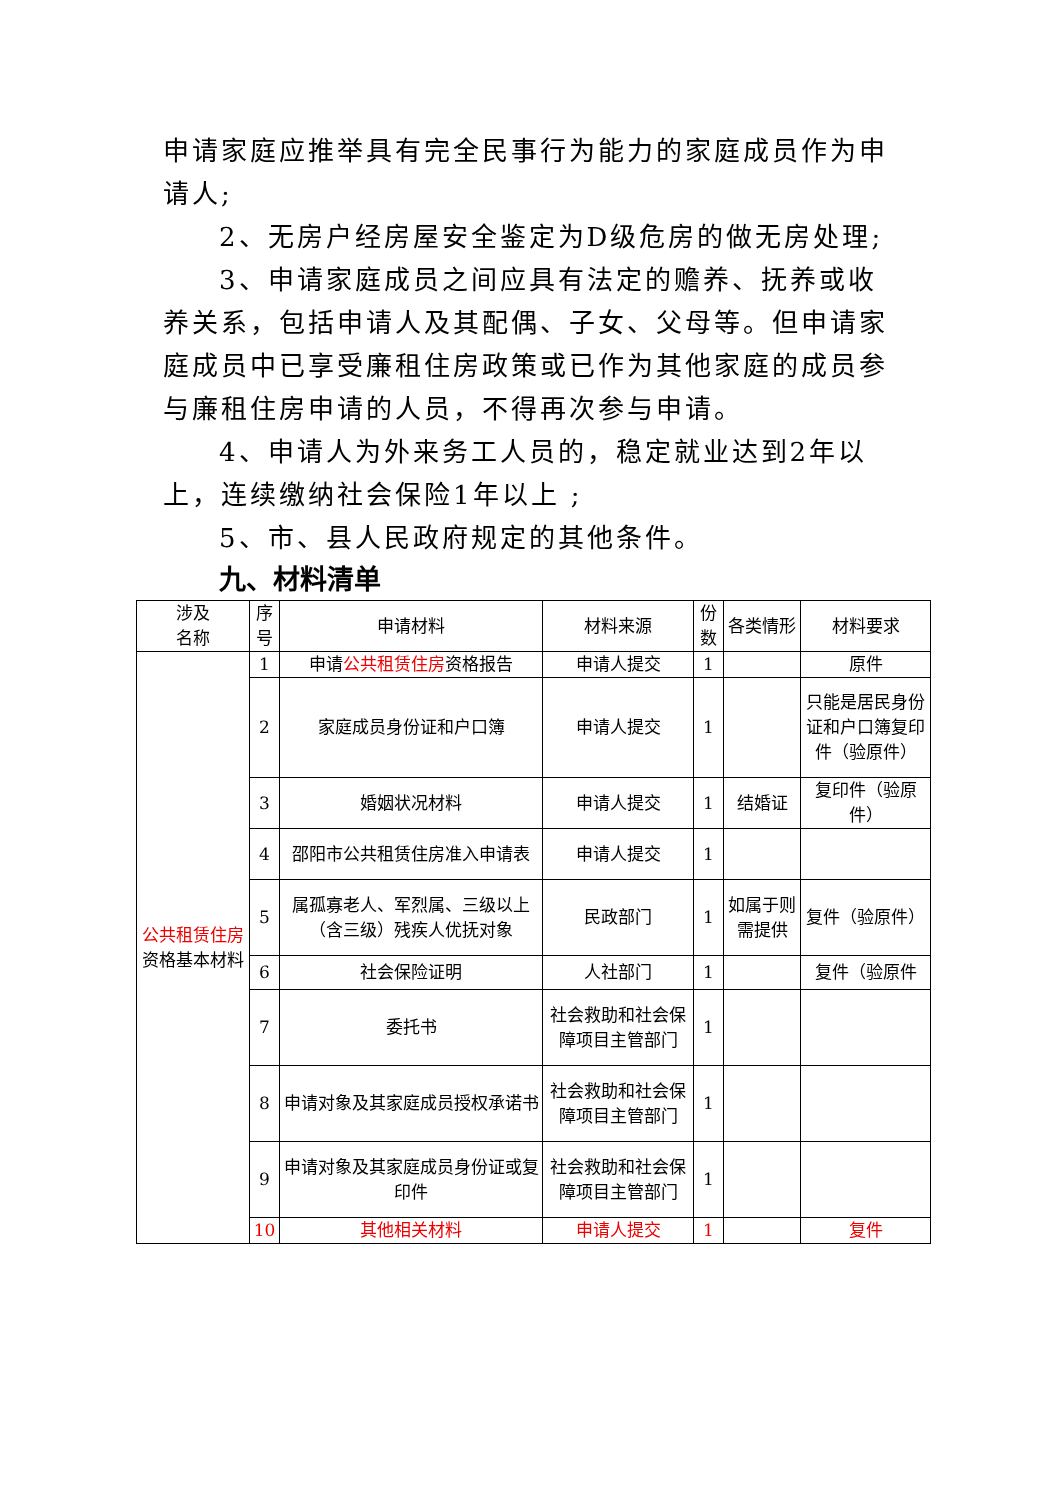申请家庭应推举具有完全民事行为能力的家庭成员作为申请人;
2、无房户经房屋安全鉴定为D级危房的做无房处理;
3、申请家庭成员之间应具有法定的赡养、抚养或收养关系，包括申请人及其配偶、子女、父母等。但申请家庭成员中已享受廉租住房政策或已作为其他家庭的成员参与廉租住房申请的人员，不得再次参与申请。
4、申请人为外来务工人员的，稳定就业达到2年以上，连续缴纳社会保险1年以上 ;
5、市、县人民政府规定的其他条件。
九、材料清单
| 涉及 名称 | 序号 | 申请材料 | 材料来源 | 份数 | 各类情形 | 材料要求 |
| --- | --- | --- | --- | --- | --- | --- |
| 公共租赁住房 资格基本材料 | 1 | 申请 公共租赁住房 资格报告 | 申请人提交 | 1 | | 原件 |
| | 2 | 家庭成员身份证和户口簿 | 申请人提交 | 1 | | 只能是居民身份证和户口簿复印件（验原件） |
| | 3 | 婚姻状况材料 | 申请人提交 | 1 | 结婚证 | 复印件（验原件） |
| | 4 | 邵阳市公共租赁住房准入申请表 | 申请人提交 | 1 | | |
| | 5 | 属孤寡老人、军烈属、三级以上（含三级）残疾人优抚对象 | 民政部门 | 1 | 如属于则需提供 | 复件（验原件） |
| | 6 | 社会保险证明 | 人社部门 | 1 | | 复件（验原件 |
| | 7 | 委托书 | 社会救助和社会保障项目主管部门 | 1 | | |
| | 8 | 申请对象及其家庭成员授权承诺书 | 社会救助和社会保障项目主管部门 | 1 | | |
| | 9 | 申请对象及其家庭成员身份证或复印件 | 社会救助和社会保障项目主管部门 | 1 | | |
| | 10 | 其他相关材料 | 申请人提交 | 1 | | 复件 |